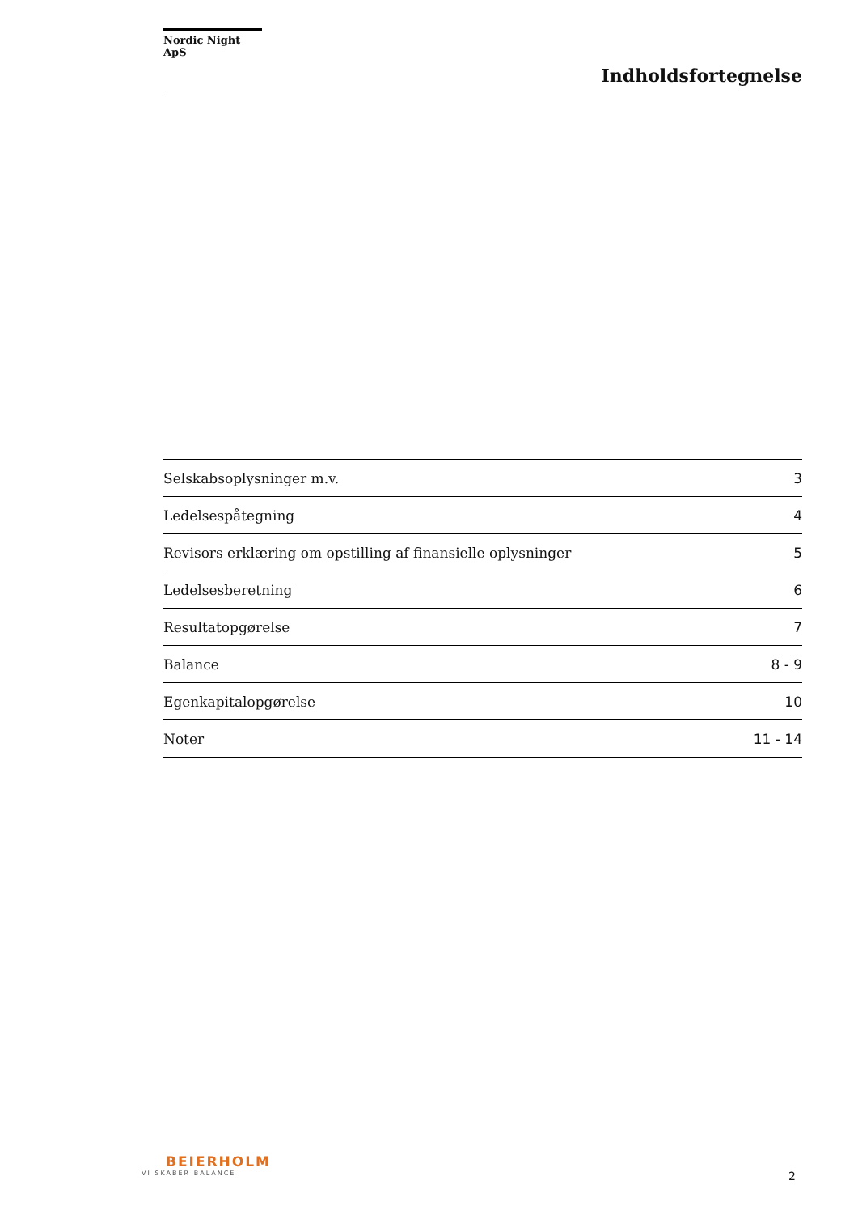Nordic Night ApS
Indholdsfortegnelse
| Selskabsoplysninger m.v. | 3 |
| Ledelsespåtegning | 4 |
| Revisors erklæring om opstilling af finansielle oplysninger | 5 |
| Ledelsesberetning | 6 |
| Resultatopgørelse | 7 |
| Balance | 8 - 9 |
| Egenkapitalopgørelse | 10 |
| Noter | 11 - 14 |
BEIERHOLM
VI SKABER BALANCE
2